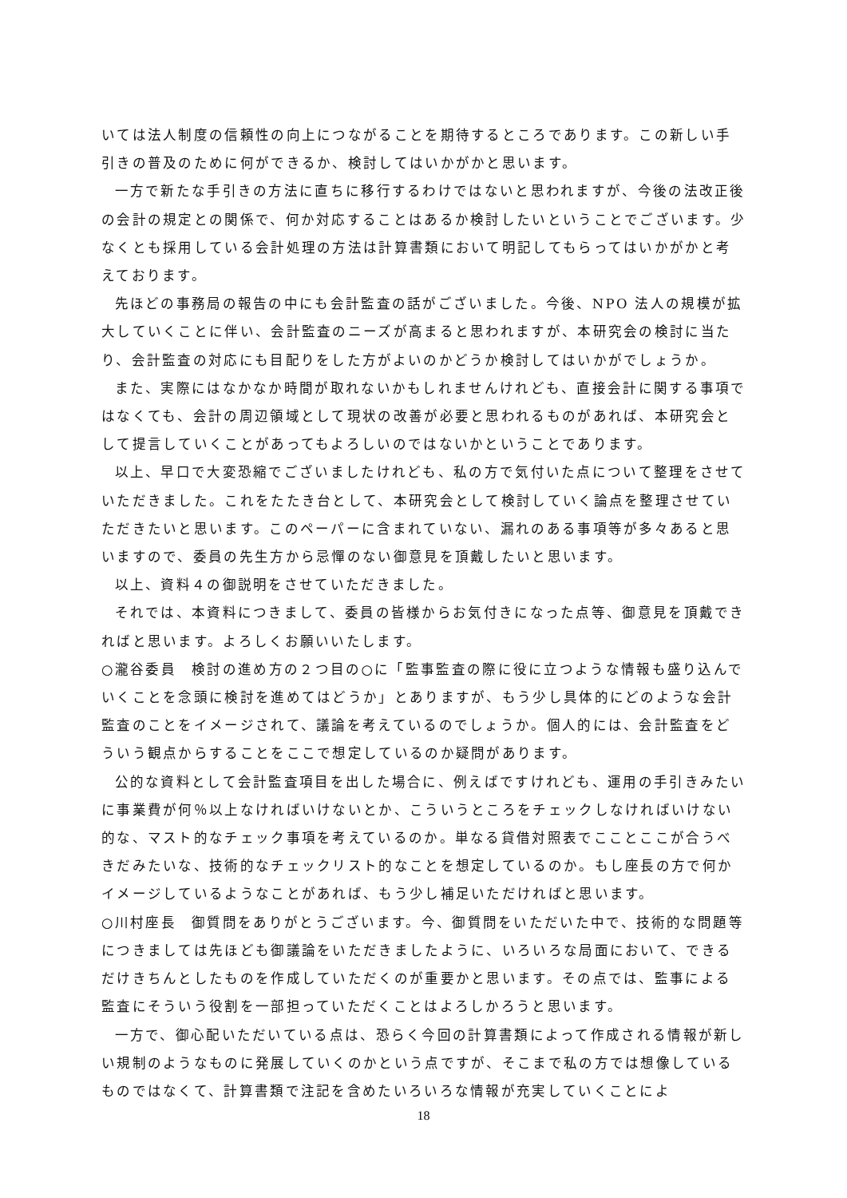いては法人制度の信頼性の向上につながることを期待するところであります。この新しい手引きの普及のために何ができるか、検討してはいかがかと思います。
一方で新たな手引きの方法に直ちに移行するわけではないと思われますが、今後の法改正後の会計の規定との関係で、何か対応することはあるか検討したいということでございます。少なくとも採用している会計処理の方法は計算書類において明記してもらってはいかがかと考えております。
先ほどの事務局の報告の中にも会計監査の話がございました。今後、NPO 法人の規模が拡大していくことに伴い、会計監査のニーズが高まると思われますが、本研究会の検討に当たり、会計監査の対応にも目配りをした方がよいのかどうか検討してはいかがでしょうか。
また、実際にはなかなか時間が取れないかもしれませんけれども、直接会計に関する事項ではなくても、会計の周辺領域として現状の改善が必要と思われるものがあれば、本研究会として提言していくことがあってもよろしいのではないかということであります。
以上、早口で大変恐縮でございましたけれども、私の方で気付いた点について整理をさせていただきました。これをたたき台として、本研究会として検討していく論点を整理させていただきたいと思います。このペーパーに含まれていない、漏れのある事項等が多々あると思いますので、委員の先生方から忌憚のない御意見を頂戴したいと思います。
以上、資料４の御説明をさせていただきました。
それでは、本資料につきまして、委員の皆様からお気付きになった点等、御意見を頂戴できればと思います。よろしくお願いいたします。
○瀧谷委員　検討の進め方の２つ目の○に「監事監査の際に役に立つような情報も盛り込んでいくことを念頭に検討を進めてはどうか」とありますが、もう少し具体的にどのような会計監査のことをイメージされて、議論を考えているのでしょうか。個人的には、会計監査をどういう観点からすることをここで想定しているのか疑問があります。
公的な資料として会計監査項目を出した場合に、例えばですけれども、運用の手引きみたいに事業費が何％以上なければいけないとか、こういうところをチェックしなければいけない的な、マスト的なチェック事項を考えているのか。単なる貸借対照表でこことここが合うべきだみたいな、技術的なチェックリスト的なことを想定しているのか。もし座長の方で何かイメージしているようなことがあれば、もう少し補足いただければと思います。
○川村座長　御質問をありがとうございます。今、御質問をいただいた中で、技術的な問題等につきましては先ほども御議論をいただきましたように、いろいろな局面において、できるだけきちんとしたものを作成していただくのが重要かと思います。その点では、監事による監査にそういう役割を一部担っていただくことはよろしかろうと思います。
一方で、御心配いただいている点は、恐らく今回の計算書類によって作成される情報が新しい規制のようなものに発展していくのかという点ですが、そこまで私の方では想像しているものではなくて、計算書類で注記を含めたいろいろな情報が充実していくことによ
18